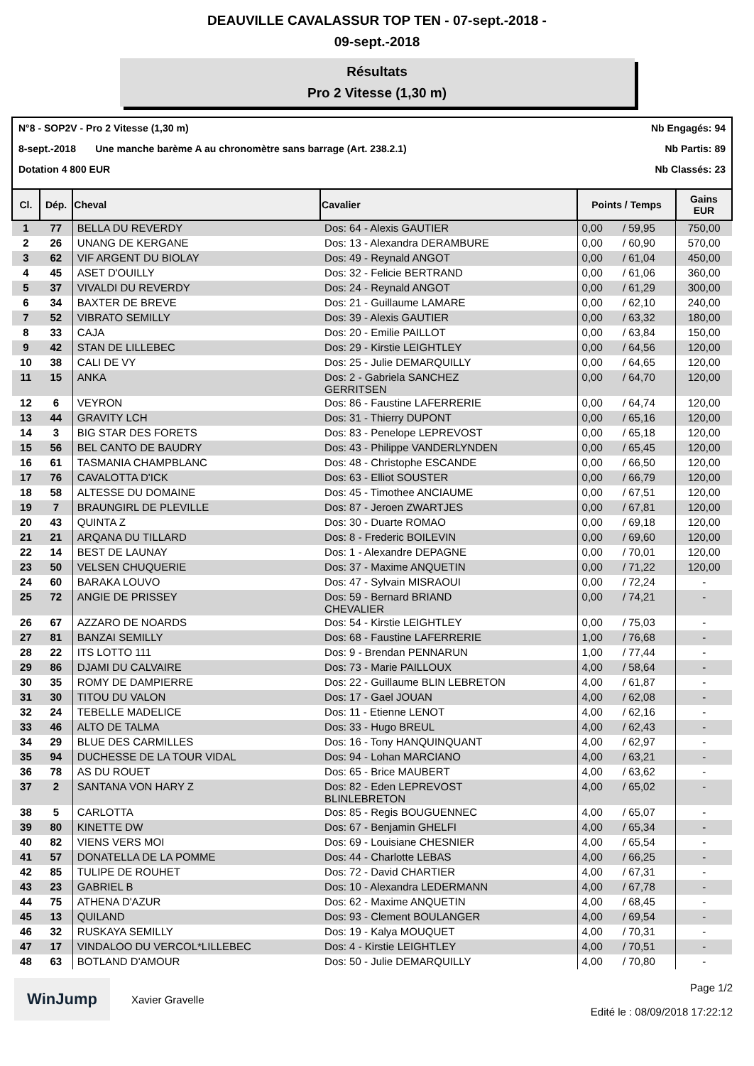DEAUVILLE CAVALASSUR TOP TEN - 07-sept.-2018 -
09-sept.-2018
Résultats
Pro 2 Vitesse (1,30 m)
N°8 - SOP2V - Pro 2 Vitesse (1,30 m) Nb Engagés: 94
8-sept.-2018 Une manche barème A au chronomètre sans barrage (Art. 238.2.1) Nb Partis: 89
Dotation 4 800 EUR Nb Classés: 23
| Cl. | Dép. | Cheval | Cavalier | Points / Temps | | Gains EUR |
| --- | --- | --- | --- | --- | --- | --- |
| 1 | 77 | BELLA DU REVERDY | Dos: 64 - Alexis GAUTIER | 0,00 | / 59,95 | 750,00 |
| 2 | 26 | UNANG DE KERGANE | Dos: 13 - Alexandra DERAMBURE | 0,00 | / 60,90 | 570,00 |
| 3 | 62 | VIF ARGENT DU BIOLAY | Dos: 49 - Reynald ANGOT | 0,00 | / 61,04 | 450,00 |
| 4 | 45 | ASET D'OUILLY | Dos: 32 - Felicie BERTRAND | 0,00 | / 61,06 | 360,00 |
| 5 | 37 | VIVALDI DU REVERDY | Dos: 24 - Reynald ANGOT | 0,00 | / 61,29 | 300,00 |
| 6 | 34 | BAXTER DE BREVE | Dos: 21 - Guillaume LAMARE | 0,00 | / 62,10 | 240,00 |
| 7 | 52 | VIBRATO SEMILLY | Dos: 39 - Alexis GAUTIER | 0,00 | / 63,32 | 180,00 |
| 8 | 33 | CAJA | Dos: 20 - Emilie PAILLOT | 0,00 | / 63,84 | 150,00 |
| 9 | 42 | STAN DE LILLEBEC | Dos: 29 - Kirstie LEIGHTLEY | 0,00 | / 64,56 | 120,00 |
| 10 | 38 | CALI DE VY | Dos: 25 - Julie DEMARQUILLY | 0,00 | / 64,65 | 120,00 |
| 11 | 15 | ANKA | Dos: 2 - Gabriela SANCHEZ GERRITSEN | 0,00 | / 64,70 | 120,00 |
| 12 | 6 | VEYRON | Dos: 86 - Faustine LAFERRERIE | 0,00 | / 64,74 | 120,00 |
| 13 | 44 | GRAVITY LCH | Dos: 31 - Thierry DUPONT | 0,00 | / 65,16 | 120,00 |
| 14 | 3 | BIG STAR DES FORETS | Dos: 83 - Penelope LEPREVOST | 0,00 | / 65,18 | 120,00 |
| 15 | 56 | BEL CANTO DE BAUDRY | Dos: 43 - Philippe VANDERLYNDEN | 0,00 | / 65,45 | 120,00 |
| 16 | 61 | TASMANIA CHAMPBLANC | Dos: 48 - Christophe ESCANDE | 0,00 | / 66,50 | 120,00 |
| 17 | 76 | CAVALOTTA D'ICK | Dos: 63 - Elliot SOUSTER | 0,00 | / 66,79 | 120,00 |
| 18 | 58 | ALTESSE DU DOMAINE | Dos: 45 - Timothee ANCIAUME | 0,00 | / 67,51 | 120,00 |
| 19 | 7 | BRAUNGIRL DE PLEVILLE | Dos: 87 - Jeroen ZWARTJES | 0,00 | / 67,81 | 120,00 |
| 20 | 43 | QUINTA Z | Dos: 30 - Duarte ROMAO | 0,00 | / 69,18 | 120,00 |
| 21 | 21 | ARQANA DU TILLARD | Dos: 8 - Frederic BOILEVIN | 0,00 | / 69,60 | 120,00 |
| 22 | 14 | BEST DE LAUNAY | Dos: 1 - Alexandre DEPAGNE | 0,00 | / 70,01 | 120,00 |
| 23 | 50 | VELSEN CHUQUERIE | Dos: 37 - Maxime ANQUETIN | 0,00 | / 71,22 | 120,00 |
| 24 | 60 | BARAKA LOUVO | Dos: 47 - Sylvain MISRAOUI | 0,00 | / 72,24 | - |
| 25 | 72 | ANGIE DE PRISSEY | Dos: 59 - Bernard BRIAND CHEVALIER | 0,00 | / 74,21 | - |
| 26 | 67 | AZZARO DE NOARDS | Dos: 54 - Kirstie LEIGHTLEY | 0,00 | / 75,03 | - |
| 27 | 81 | BANZAI SEMILLY | Dos: 68 - Faustine LAFERRERIE | 1,00 | / 76,68 | - |
| 28 | 22 | ITS LOTTO 111 | Dos: 9 - Brendan PENNARUN | 1,00 | / 77,44 | - |
| 29 | 86 | DJAMI DU CALVAIRE | Dos: 73 - Marie PAILLOUX | 4,00 | / 58,64 | - |
| 30 | 35 | ROMY DE DAMPIERRE | Dos: 22 - Guillaume BLIN LEBRETON | 4,00 | / 61,87 | - |
| 31 | 30 | TITOU DU VALON | Dos: 17 - Gael JOUAN | 4,00 | / 62,08 | - |
| 32 | 24 | TEBELLE MADELICE | Dos: 11 - Etienne LENOT | 4,00 | / 62,16 | - |
| 33 | 46 | ALTO DE TALMA | Dos: 33 - Hugo BREUL | 4,00 | / 62,43 | - |
| 34 | 29 | BLUE DES CARMILLES | Dos: 16 - Tony HANQUINQUANT | 4,00 | / 62,97 | - |
| 35 | 94 | DUCHESSE DE LA TOUR VIDAL | Dos: 94 - Lohan MARCIANO | 4,00 | / 63,21 | - |
| 36 | 78 | AS DU ROUET | Dos: 65 - Brice MAUBERT | 4,00 | / 63,62 | - |
| 37 | 2 | SANTANA VON HARY Z | Dos: 82 - Eden LEPREVOST BLINLEBRETON | 4,00 | / 65,02 | - |
| 38 | 5 | CARLOTTA | Dos: 85 - Regis BOUGUENNEC | 4,00 | / 65,07 | - |
| 39 | 80 | KINETTE DW | Dos: 67 - Benjamin GHELFI | 4,00 | / 65,34 | - |
| 40 | 82 | VIENS VERS MOI | Dos: 69 - Louisiane CHESNIER | 4,00 | / 65,54 | - |
| 41 | 57 | DONATELLA DE LA POMME | Dos: 44 - Charlotte LEBAS | 4,00 | / 66,25 | - |
| 42 | 85 | TULIPE DE ROUHET | Dos: 72 - David CHARTIER | 4,00 | / 67,31 | - |
| 43 | 23 | GABRIEL B | Dos: 10 - Alexandra LEDERMANN | 4,00 | / 67,78 | - |
| 44 | 75 | ATHENA D'AZUR | Dos: 62 - Maxime ANQUETIN | 4,00 | / 68,45 | - |
| 45 | 13 | QUILAND | Dos: 93 - Clement BOULANGER | 4,00 | / 69,54 | - |
| 46 | 32 | RUSKAYA SEMILLY | Dos: 19 - Kalya MOUQUET | 4,00 | / 70,31 | - |
| 47 | 17 | VINDALOO DU VERCOL*LILLEBEC | Dos: 4 - Kirstie LEIGHTLEY | 4,00 | / 70,51 | - |
| 48 | 63 | BOTLAND D'AMOUR | Dos: 50 - Julie DEMARQUILLY | 4,00 | / 70,80 | - |
WinJump
Xavier Gravelle
Page 1/2
Edité le : 08/09/2018 17:22:12